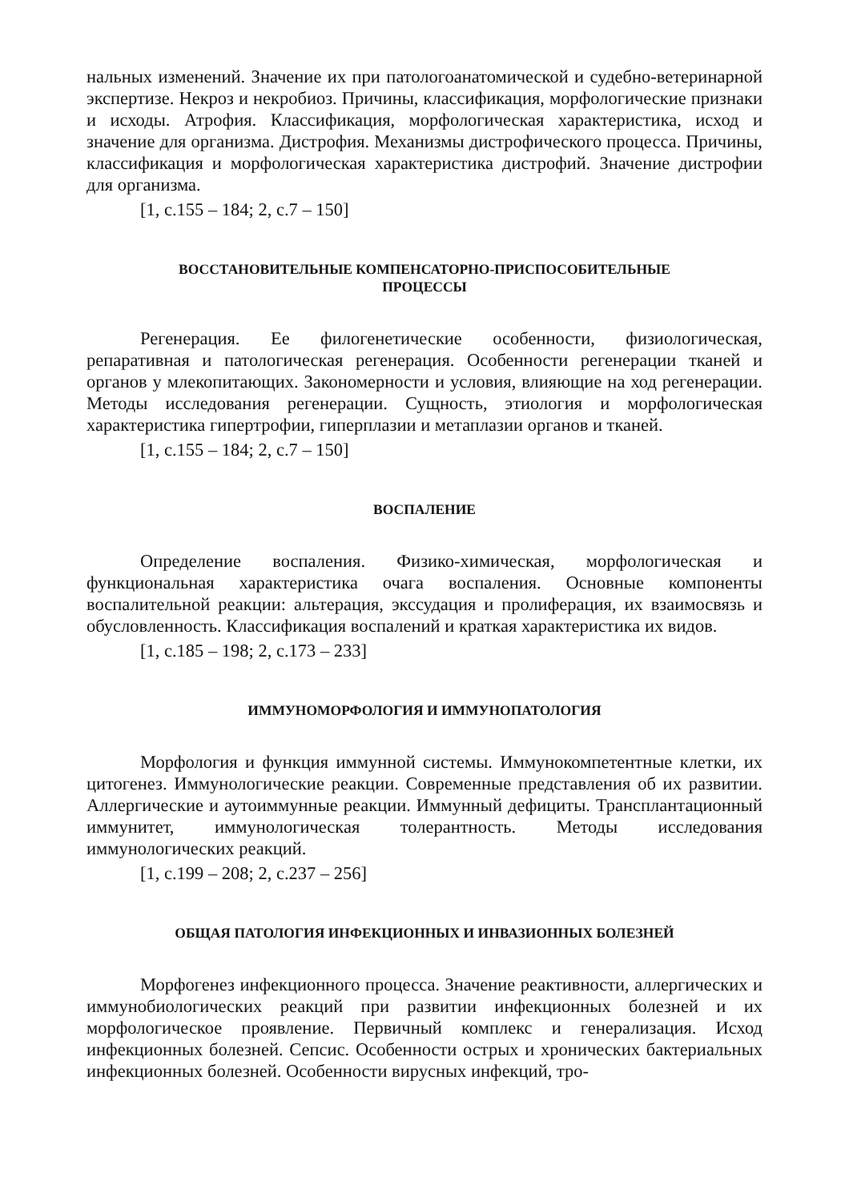нальных изменений. Значение их при патологоанатомической и судебно-ветеринарной экспертизе. Некроз и некробиоз. Причины, классификация, морфологические признаки и исходы. Атрофия. Классификация, морфологическая характеристика, исход и значение для организма. Дистрофия. Механизмы дистрофического процесса. Причины, классификация и морфологическая характеристика дистрофий. Значение дистрофии для организма.
[1, с.155 – 184; 2, с.7 – 150]
ВОССТАНОВИТЕЛЬНЫЕ КОМПЕНСАТОРНО-ПРИСПОСОБИТЕЛЬНЫЕ
ПРОЦЕССЫ
Регенерация. Ее филогенетические особенности, физиологическая, репаративная и патологическая регенерация. Особенности регенерации тканей и органов у млекопитающих. Закономерности и условия, влияющие на ход регенерации. Методы исследования регенерации. Сущность, этиология и морфологическая характеристика гипертрофии, гиперплазии и метаплазии органов и тканей.
[1, с.155 – 184; 2, с.7 – 150]
ВОСПАЛЕНИЕ
Определение воспаления. Физико-химическая, морфологическая и функциональная характеристика очага воспаления. Основные компоненты воспалительной реакции: альтерация, экссудация и пролиферация, их взаимосвязь и обусловленность. Классификация воспалений и краткая характеристика их видов.
[1, с.185 – 198; 2, с.173 – 233]
ИММУНОМОРФОЛОГИЯ И ИММУНОПАТОЛОГИЯ
Морфология и функция иммунной системы. Иммунокомпетентные клетки, их цитогенез. Иммунологические реакции. Современные представления об их развитии. Аллергические и аутоиммунные реакции. Иммунный дефициты. Трансплантационный иммунитет, иммунологическая толерантность. Методы исследования иммунологических реакций.
[1, с.199 – 208; 2, с.237 – 256]
ОБЩАЯ ПАТОЛОГИЯ ИНФЕКЦИОННЫХ И ИНВАЗИОННЫХ БОЛЕЗНЕЙ
Морфогенез инфекционного процесса. Значение реактивности, аллергических и иммунобиологических реакций при развитии инфекционных болезней и их морфологическое проявление. Первичный комплекс и генерализация. Исход инфекционных болезней. Сепсис. Особенности острых и хронических бактериальных инфекционных болезней. Особенности вирусных инфекций, тро-